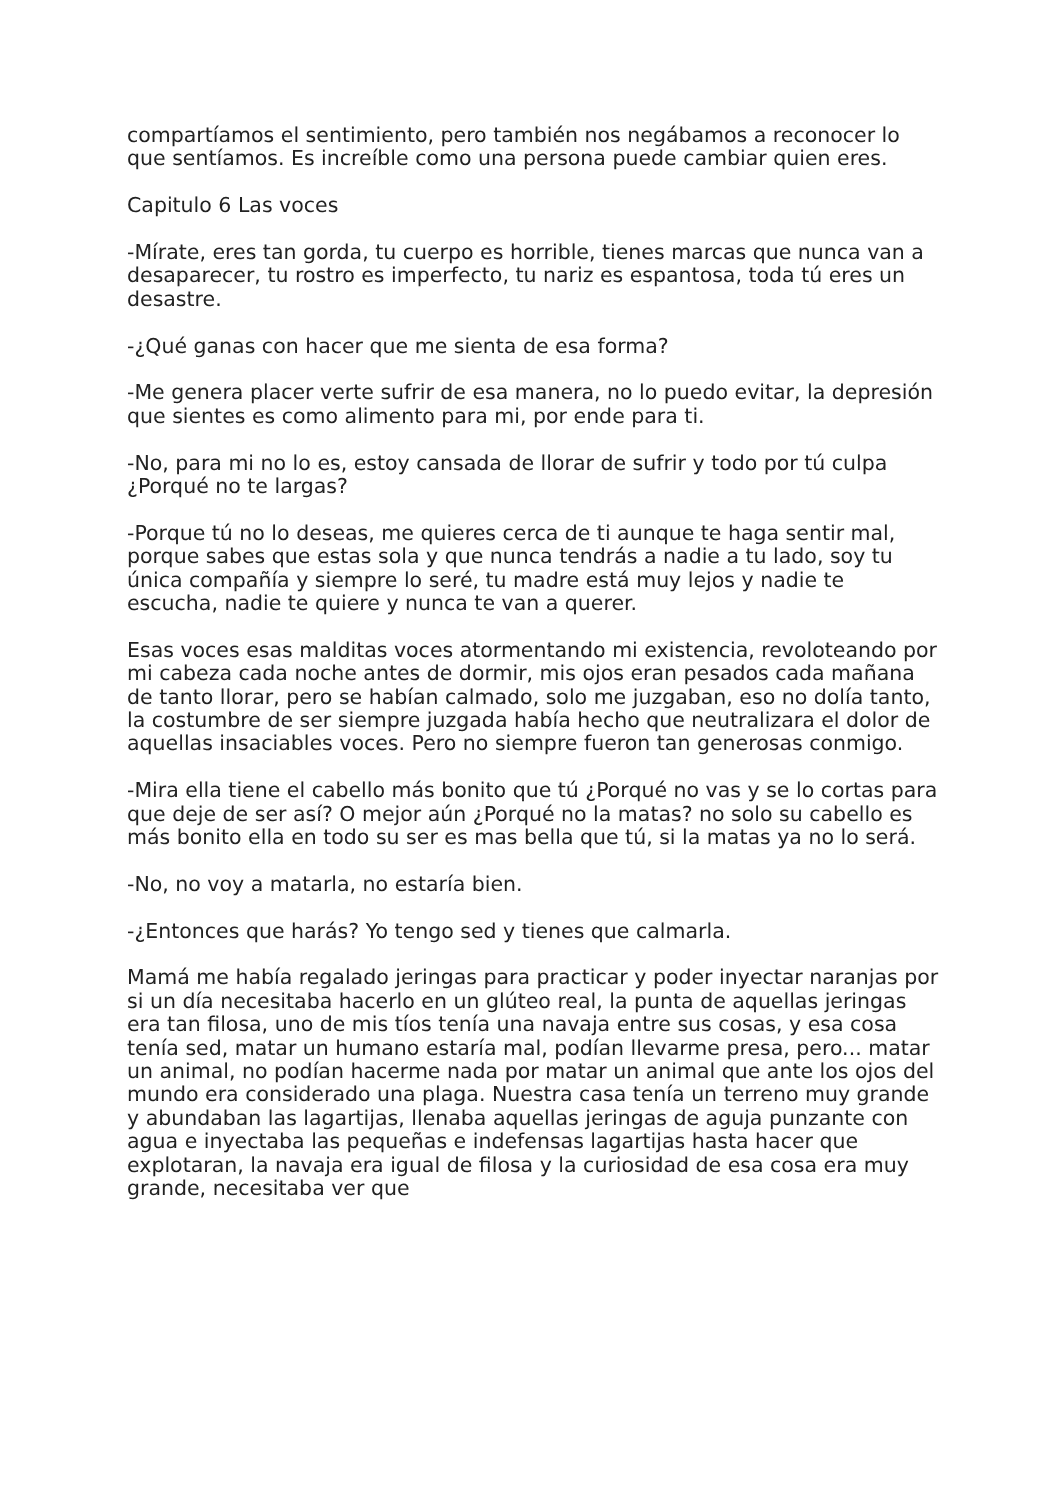compartíamos el sentimiento, pero también nos negábamos a reconocer lo que sentíamos. Es increíble como una persona puede cambiar quien eres.
Capitulo 6 Las voces
-Mírate, eres tan gorda, tu cuerpo es horrible, tienes marcas que nunca van a desaparecer, tu rostro es imperfecto, tu nariz es espantosa, toda tú eres un desastre.
-¿Qué ganas con hacer que me sienta de esa forma?
-Me genera placer verte sufrir de esa manera, no lo puedo evitar, la depresión que sientes es como alimento para mi, por ende para ti.
-No, para mi no lo es, estoy cansada de llorar de sufrir y todo por tú culpa ¿Porqué no te largas?
-Porque tú no lo deseas, me quieres cerca de ti aunque te haga sentir mal, porque sabes que estas sola y que nunca tendrás a nadie a tu lado, soy tu única compañía y siempre lo seré, tu madre está muy lejos y nadie te escucha, nadie te quiere y nunca te van a querer.
Esas voces esas malditas voces atormentando mi existencia, revoloteando por mi cabeza cada noche antes de dormir, mis ojos eran pesados cada mañana de tanto llorar, pero se habían calmado, solo me juzgaban, eso no dolía tanto, la costumbre de ser siempre juzgada había hecho que neutralizara el dolor de aquellas insaciables voces. Pero no siempre fueron tan generosas conmigo.
-Mira ella tiene el cabello más bonito que tú ¿Porqué no vas y se lo cortas para que deje de ser así? O mejor aún ¿Porqué no la matas? no solo su cabello es más bonito ella en todo su ser es mas bella que tú, si la matas ya no lo será.
-No, no voy a matarla, no estaría bien.
-¿Entonces que harás? Yo tengo sed y tienes que calmarla.
Mamá me había regalado jeringas para practicar y poder inyectar naranjas por si un día necesitaba hacerlo en un glúteo real, la punta de aquellas jeringas era tan filosa, uno de mis tíos tenía una navaja entre sus cosas, y esa cosa tenía sed, matar un humano estaría mal, podían llevarme presa, pero... matar un animal, no podían hacerme nada por matar un animal que ante los ojos del mundo era considerado una plaga. Nuestra casa tenía un terreno muy grande y abundaban las lagartijas, llenaba aquellas jeringas de aguja punzante con agua e inyectaba las pequeñas e indefensas lagartijas hasta hacer que explotaran, la navaja era igual de filosa y la curiosidad de esa cosa era muy grande, necesitaba ver que